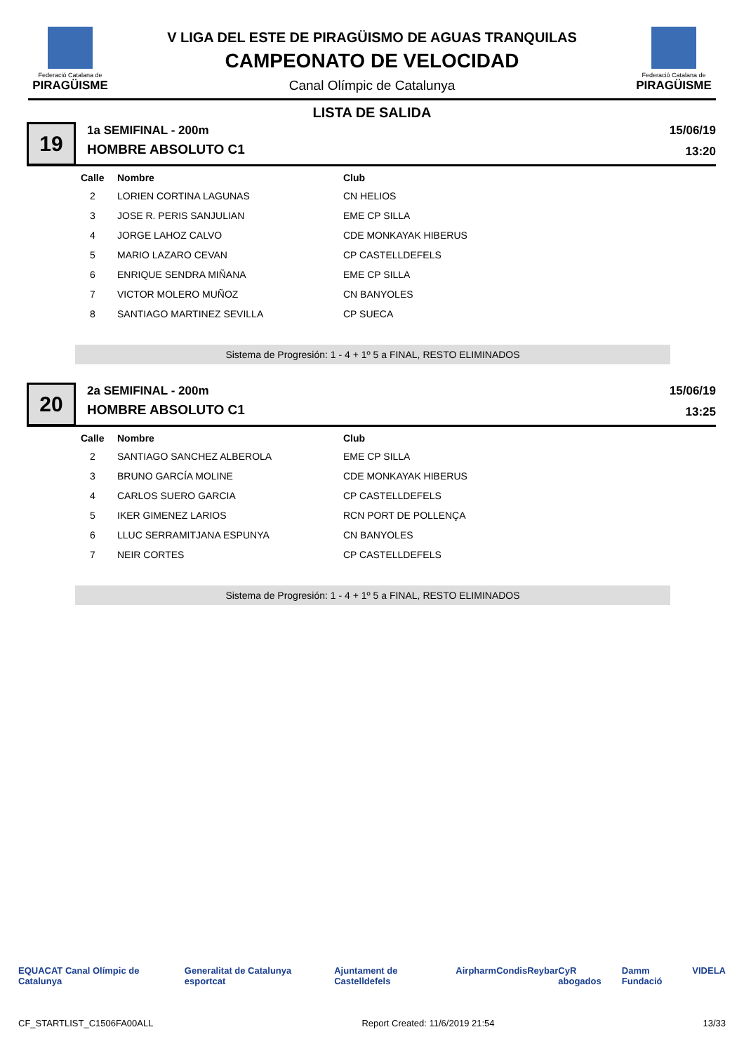Federació Catalana de
PIRAGÜISME
V LIGA DEL ESTE DE PIRAGÜISMO DE AGUAS TRANQUILAS
CAMPEONATO DE VELOCIDAD
Canal Olímpic de Catalunya
Federació Catalana de
PIRAGÜISME
LISTA DE SALIDA
19
1a SEMIFINAL - 200m
HOMBRE ABSOLUTO C1
15/06/19
13:20
| Calle | Nombre | Club |
| --- | --- | --- |
| 2 | LORIEN CORTINA LAGUNAS | CN HELIOS |
| 3 | JOSE R. PERIS SANJULIAN | EME CP SILLA |
| 4 | JORGE LAHOZ CALVO | CDE MONKAYAK HIBERUS |
| 5 | MARIO LAZARO CEVAN | CP CASTELLDEFELS |
| 6 | ENRIQUE SENDRA MIÑANA | EME CP SILLA |
| 7 | VICTOR MOLERO MUÑOZ | CN BANYOLES |
| 8 | SANTIAGO MARTINEZ SEVILLA | CP SUECA |
Sistema de Progresión: 1 - 4 + 1º 5 a FINAL, RESTO ELIMINADOS
20
2a SEMIFINAL - 200m
HOMBRE ABSOLUTO C1
15/06/19
13:25
| Calle | Nombre | Club |
| --- | --- | --- |
| 2 | SANTIAGO SANCHEZ ALBEROLA | EME CP SILLA |
| 3 | BRUNO GARCÍA MOLINE | CDE MONKAYAK HIBERUS |
| 4 | CARLOS SUERO GARCIA | CP CASTELLDEFELS |
| 5 | IKER GIMENEZ LARIOS | RCN PORT DE POLLENÇA |
| 6 | LLUC SERRAMITJANA ESPUNYA | CN BANYOLES |
| 7 | NEIR CORTES | CP CASTELLDEFELS |
Sistema de Progresión: 1 - 4 + 1º 5 a FINAL, RESTO ELIMINADOS
EQUACAT Canal Olímpic de Catalunya Generalitat de Catalunya esportcat Ajuntament de Castelldefels Airpharm Condis Reybar CyR abogados Damm Fundació VIDELA
CF_STARTLIST_C1506FA00ALL Report Created: 11/6/2019 21:54 13/33